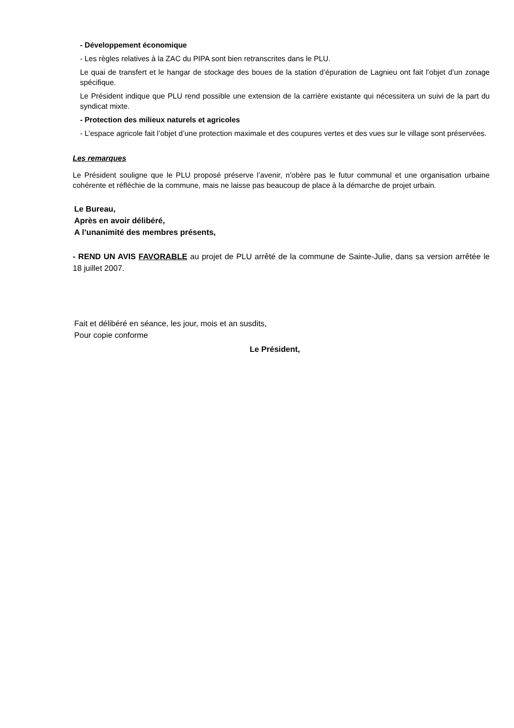- Développement économique
- Les règles relatives à la ZAC du PIPA sont bien retranscrites dans le PLU.
Le quai de transfert et le hangar de stockage des boues de la station d’épuration de Lagnieu ont fait l’objet d’un zonage spécifique.
Le Président indique que PLU rend possible une extension de la carrière existante qui nécessitera un suivi de la part du syndicat mixte.
- Protection des milieux naturels et agricoles
- L’espace agricole fait l’objet d’une protection maximale et des coupures vertes et des vues sur le village sont préservées.
Les remarques
Le Président souligne que le PLU proposé préserve l’avenir, n’obère pas le futur communal et une organisation urbaine cohérente et réfléchie de la commune, mais ne laisse pas beaucoup de place à la démarche de projet urbain.
Le Bureau,
Après en avoir délibéré,
A l’unanimité des membres présents,
- REND UN AVIS FAVORABLE au projet de PLU arrêté de la commune de Sainte-Julie, dans sa version arrêtée le 18 juillet 2007.
Fait et délibéré en séance, les jour, mois et an susdits,
Pour copie conforme
Le Président,